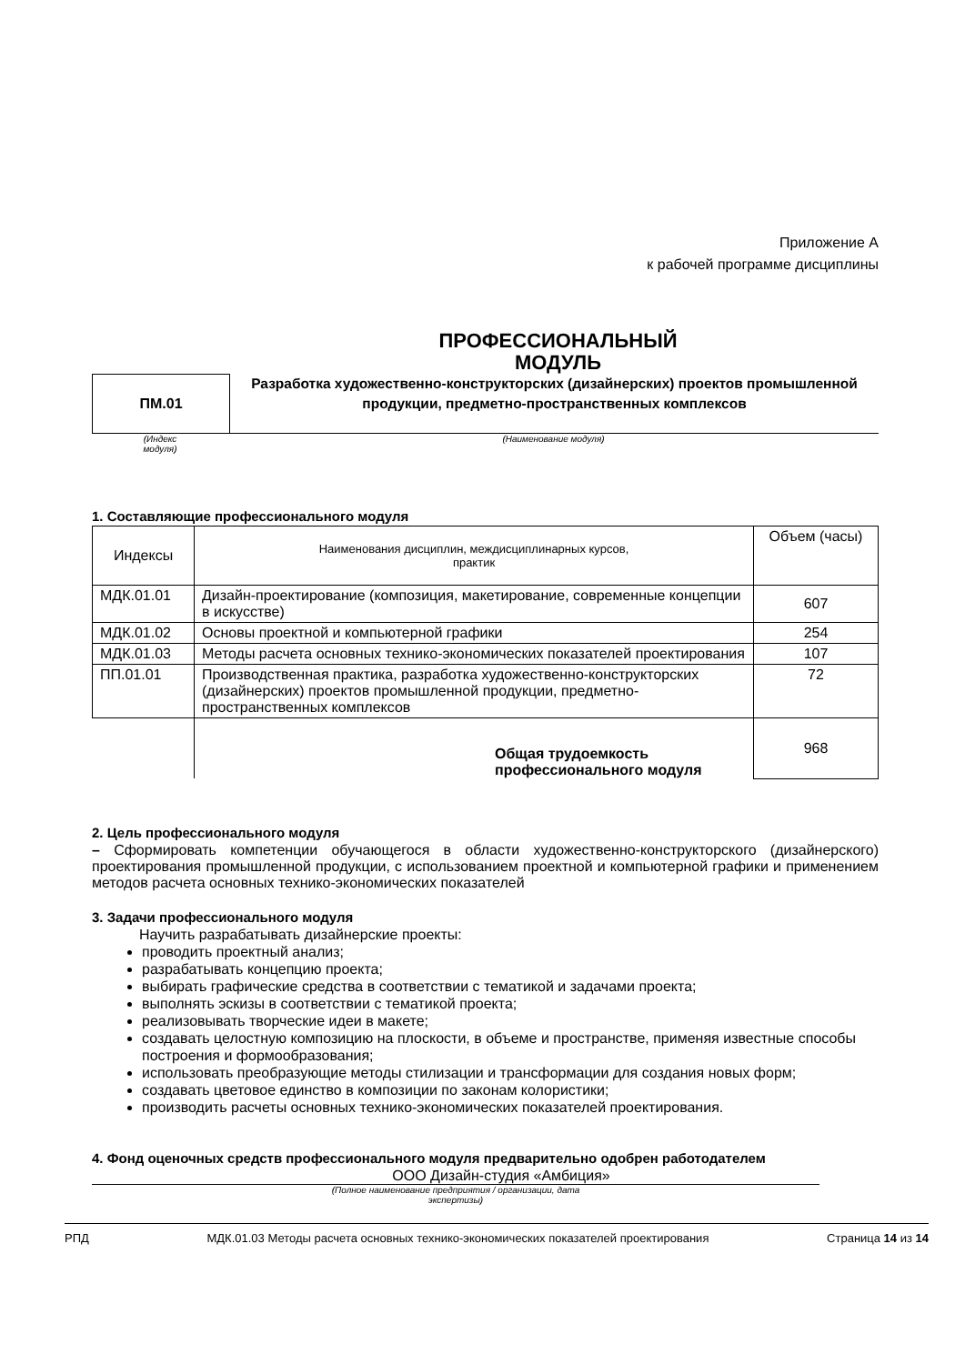Приложение А
к рабочей программе дисциплины
ПРОФЕССИОНАЛЬНЫЙ
МОДУЛЬ
ПМ.01
Разработка художественно-конструкторских (дизайнерских) проектов промышленной
продукции, предметно-пространственных комплексов
(Индекс
модуля)
(Наименование модуля)
1. Составляющие профессионального модуля
| Индексы | Наименования дисциплин, междисциплинарных курсов, практик | Объем (часы) |
| МДК.01.01 | Дизайн-проектирование (композиция, макетирование, современные концепции в искусстве) | 607 |
| МДК.01.02 | Основы проектной и компьютерной графики | 254 |
| МДК.01.03 | Методы расчета основных технико-экономических показателей проектирования | 107 |
| ПП.01.01 | Производственная практика, разработка художественно-конструкторских (дизайнерских) проектов промышленной продукции, предметно-пространственных комплексов | 72 |
| | Общая трудоемкость профессионального модуля | 968 |
2. Цель профессионального модуля
– Сформировать компетенции обучающегося в области художественно-конструкторского (дизайнерского) проектирования промышленной продукции, с использованием проектной и компьютерной графики и применением методов расчета основных технико-экономических показателей
3. Задачи профессионального модуля
Научить разрабатывать дизайнерские проекты:
проводить проектный анализ;
разрабатывать концепцию проекта;
выбирать графические средства в соответствии с тематикой и задачами проекта;
выполнять эскизы в соответствии с тематикой проекта;
реализовывать творческие идеи в макете;
создавать целостную композицию на плоскости, в объеме и пространстве, применяя известные способы построения и формообразования;
использовать преобразующие методы стилизации и трансформации для создания новых форм;
создавать цветовое единство в композиции по законам колористики;
производить расчеты основных технико-экономических показателей проектирования.
4. Фонд оценочных средств профессионального модуля предварительно одобрен работодателем
ООО Дизайн-студия «Амбиция»
(Полное наименование предприятия / организации, дата
экспертизы)
РПД МДК.01.03 Методы расчета основных технико-экономических показателей проектирования Страница 14 из 14